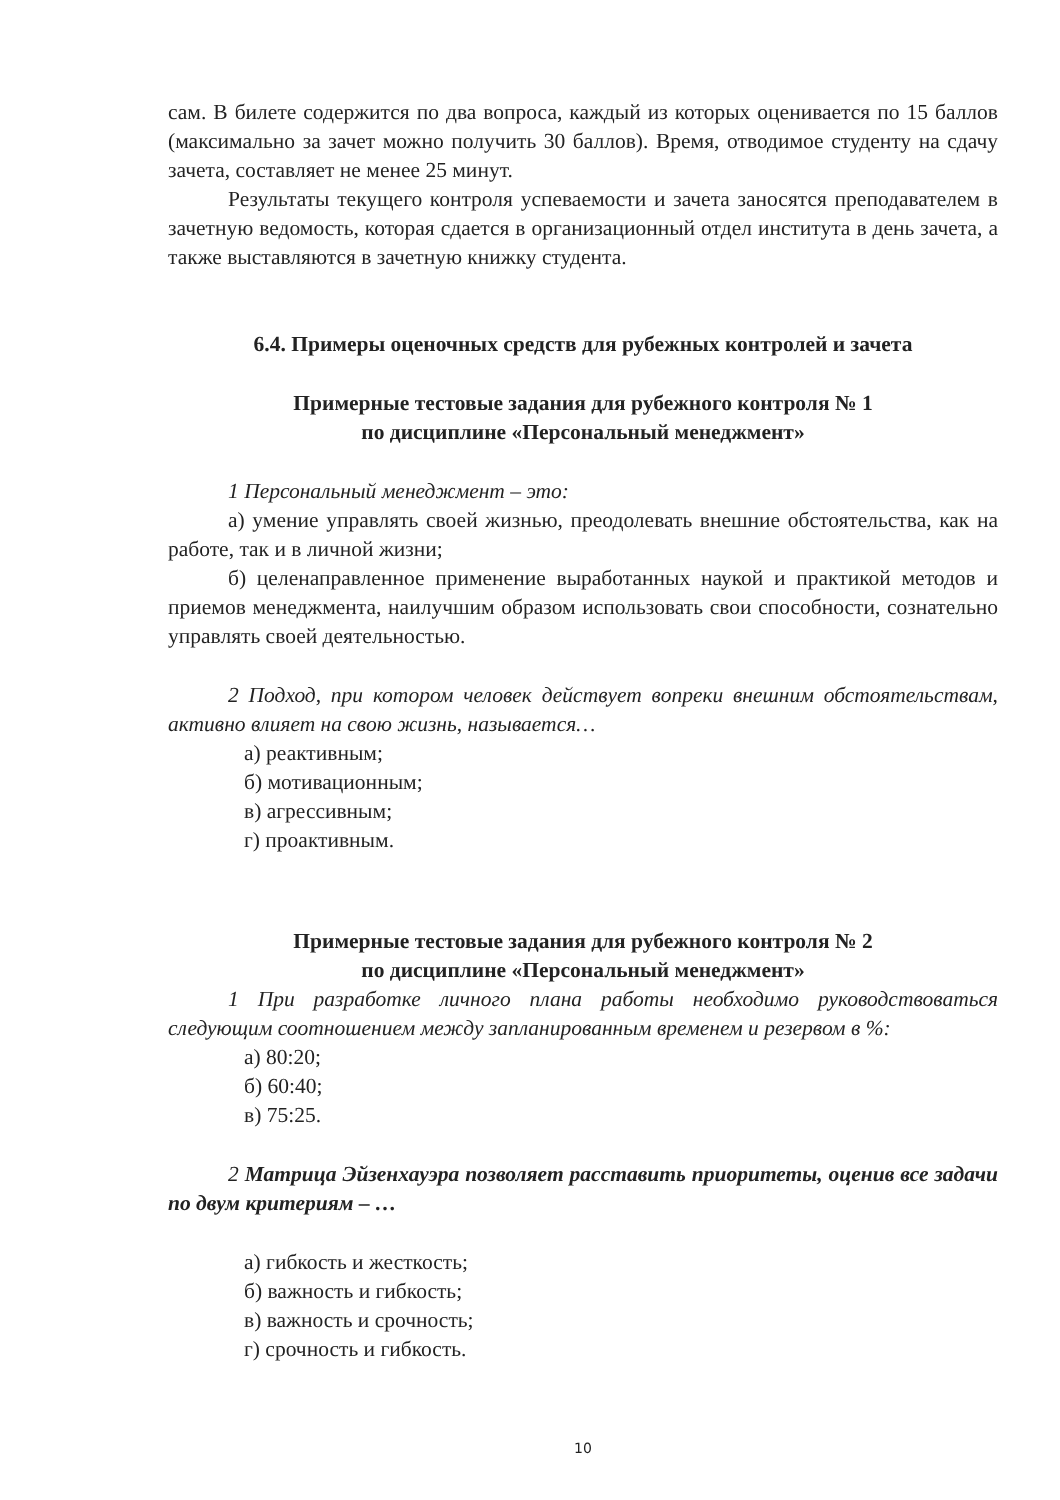сам. В билете содержится по два вопроса, каждый из которых оценивается по 15 баллов (максимально за зачет можно получить 30 баллов). Время, отводимое студенту на сдачу зачета, составляет не менее 25 минут.
Результаты текущего контроля успеваемости и зачета заносятся преподавателем в зачетную ведомость, которая сдается в организационный отдел института в день зачета, а также выставляются в зачетную книжку студента.
6.4. Примеры оценочных средств для рубежных контролей и зачета
Примерные тестовые задания для рубежного контроля № 1
по дисциплине «Персональный менеджмент»
1 Персональный менеджмент – это:
а) умение управлять своей жизнью, преодолевать внешние обстоятельства, как на работе, так и в личной жизни;
б) целенаправленное применение выработанных наукой и практикой методов и приемов менеджмента, наилучшим образом использовать свои способности, сознательно управлять своей деятельностью.
2 Подход, при котором человек действует вопреки внешним обстоятельствам, активно влияет на свою жизнь, называется…
а) реактивным;
б) мотивационным;
в) агрессивным;
г) проактивным.
Примерные тестовые задания для рубежного контроля № 2
по дисциплине «Персональный менеджмент»
1 При разработке личного плана работы необходимо руководствоваться следующим соотношением между запланированным временем и резервом в %:
а) 80:20;
б) 60:40;
в) 75:25.
2 Матрица Эйзенхауэра позволяет расставить приоритеты, оценив все задачи по двум критериям – …
а) гибкость и жесткость;
б) важность и гибкость;
в) важность и срочность;
г) срочность и гибкость.
10